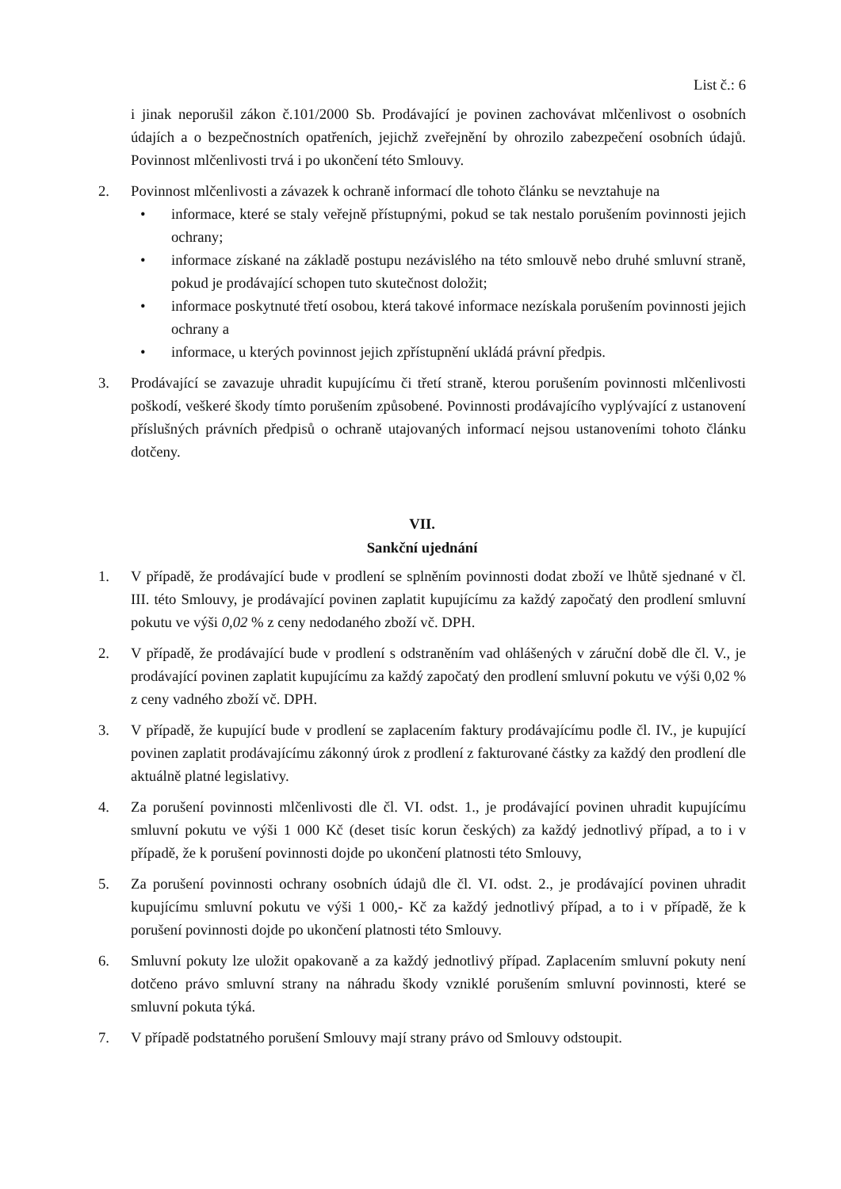List č.: 6
i jinak neporušil zákon č.101/2000 Sb. Prodávající je povinen zachovávat mlčenlivost o osobních údajích a o bezpečnostních opatřeních, jejichž zveřejnění by ohrozilo zabezpečení osobních údajů. Povinnost mlčenlivosti trvá i po ukončení této Smlouvy.
2. Povinnost mlčenlivosti a závazek k ochraně informací dle tohoto článku se nevztahuje na
• informace, které se staly veřejně přístupnými, pokud se tak nestalo porušením povinnosti jejich ochrany;
• informace získané na základě postupu nezávislého na této smlouvě nebo druhé smluvní straně, pokud je prodávající schopen tuto skutečnost doložit;
• informace poskytnuté třetí osobou, která takové informace nezískala porušením povinnosti jejich ochrany a
• informace, u kterých povinnost jejich zpřístupnění ukládá právní předpis.
3. Prodávající se zavazuje uhradit kupujícímu či třetí straně, kterou porušením povinnosti mlčenlivosti poškodí, veškeré škody tímto porušením způsobené. Povinnosti prodávajícího vyplývající z ustanovení příslušných právních předpisů o ochraně utajovaných informací nejsou ustanoveními tohoto článku dotčeny.
VII.
Sankční ujednání
1. V případě, že prodávající bude v prodlení se splněním povinnosti dodat zboží ve lhůtě sjednané v čl. III. této Smlouvy, je prodávající povinen zaplatit kupujícímu za každý započatý den prodlení smluvní pokutu ve výši 0,02 % z ceny nedodaného zboží vč. DPH.
2. V případě, že prodávající bude v prodlení s odstraněním vad ohlášených v záruční době dle čl. V., je prodávající povinen zaplatit kupujícímu za každý započatý den prodlení smluvní pokutu ve výši 0,02 % z ceny vadného zboží vč. DPH.
3. V případě, že kupující bude v prodlení se zaplacením faktury prodávajícímu podle čl. IV., je kupující povinen zaplatit prodávajícímu zákonný úrok z prodlení z fakturované částky za každý den prodlení dle aktuálně platné legislativy.
4. Za porušení povinnosti mlčenlivosti dle čl. VI. odst. 1., je prodávající povinen uhradit kupujícímu smluvní pokutu ve výši 1 000 Kč (deset tisíc korun českých) za každý jednotlivý případ, a to i v případě, že k porušení povinnosti dojde po ukončení platnosti této Smlouvy,
5. Za porušení povinnosti ochrany osobních údajů dle čl. VI. odst. 2., je prodávající povinen uhradit kupujícímu smluvní pokutu ve výši 1 000,- Kč za každý jednotlivý případ, a to i v případě, že k porušení povinnosti dojde po ukončení platnosti této Smlouvy.
6. Smluvní pokuty lze uložit opakovaně a za každý jednotlivý případ. Zaplacením smluvní pokuty není dotčeno právo smluvní strany na náhradu škody vzniklé porušením smluvní povinnosti, které se smluvní pokuta týká.
7. V případě podstatného porušení Smlouvy mají strany právo od Smlouvy odstoupit.